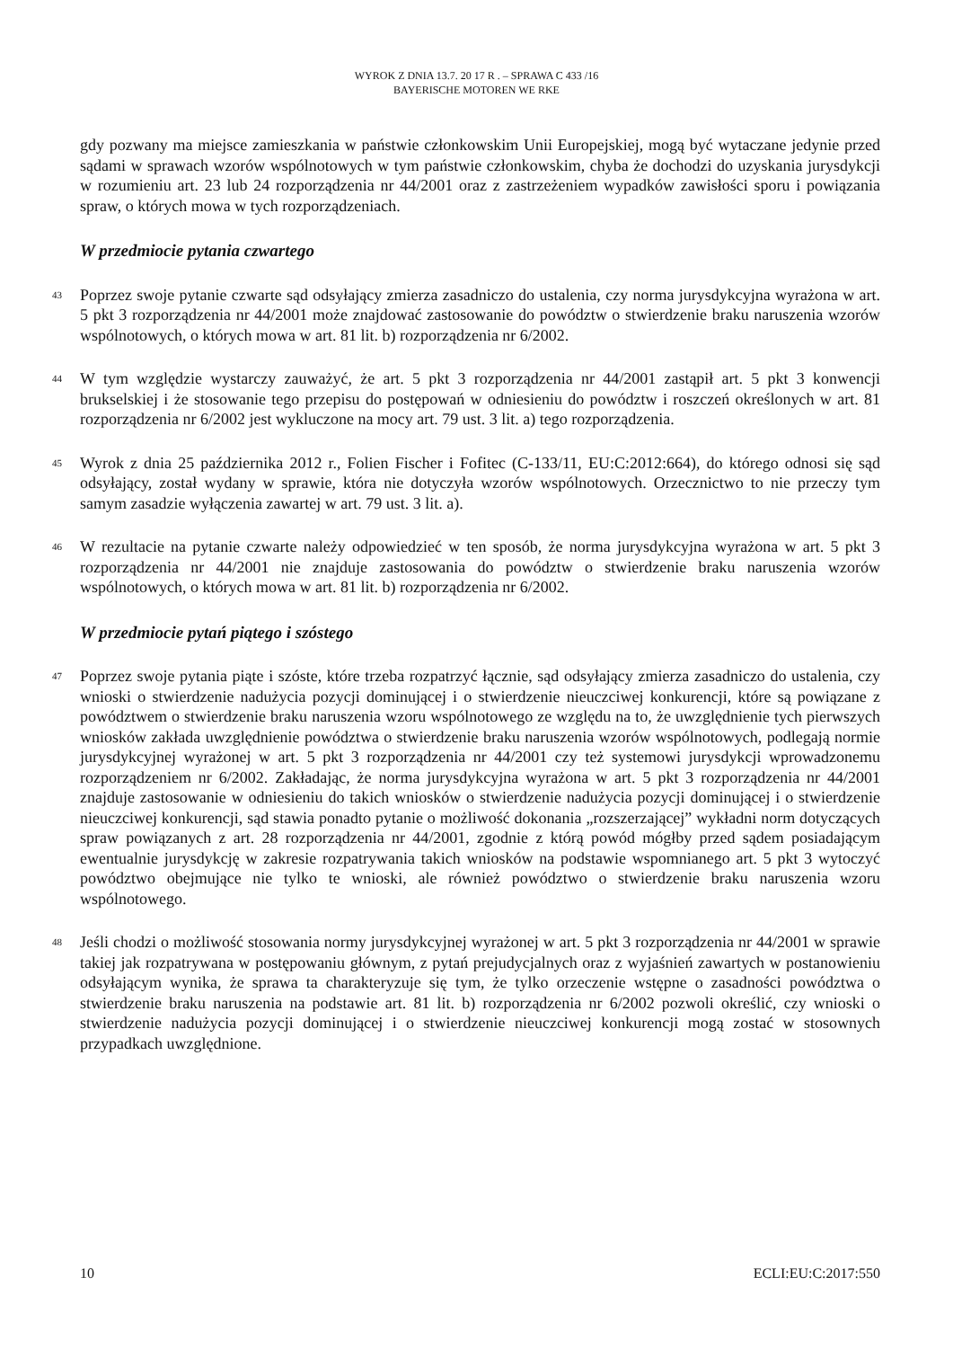WYROK Z DNIA 13.7. 20 17 R . – SPRAWA C 433 /16
BAYERISCHE MOTOREN WE RKE
gdy pozwany ma miejsce zamieszkania w państwie członkowskim Unii Europejskiej, mogą być wytaczane jedynie przed sądami w sprawach wzorów wspólnotowych w tym państwie członkowskim, chyba że dochodzi do uzyskania jurysdykcji w rozumieniu art. 23 lub 24 rozporządzenia nr 44/2001 oraz z zastrzeżeniem wypadków zawisłości sporu i powiązania spraw, o których mowa w tych rozporządzeniach.
W przedmiocie pytania czwartego
43 Poprzez swoje pytanie czwarte sąd odsyłający zmierza zasadniczo do ustalenia, czy norma jurysdykcyjna wyrażona w art. 5 pkt 3 rozporządzenia nr 44/2001 może znajdować zastosowanie do powództw o stwierdzenie braku naruszenia wzorów wspólnotowych, o których mowa w art. 81 lit. b) rozporządzenia nr 6/2002.
44 W tym względzie wystarczy zauważyć, że art. 5 pkt 3 rozporządzenia nr 44/2001 zastąpił art. 5 pkt 3 konwencji brukselskiej i że stosowanie tego przepisu do postępowań w odniesieniu do powództw i roszczeń określonych w art. 81 rozporządzenia nr 6/2002 jest wykluczone na mocy art. 79 ust. 3 lit. a) tego rozporządzenia.
45 Wyrok z dnia 25 października 2012 r., Folien Fischer i Fofitec (C-133/11, EU:C:2012:664), do którego odnosi się sąd odsyłający, został wydany w sprawie, która nie dotyczyła wzorów wspólnotowych. Orzecznictwo to nie przeczy tym samym zasadzie wyłączenia zawartej w art. 79 ust. 3 lit. a).
46 W rezultacie na pytanie czwarte należy odpowiedzieć w ten sposób, że norma jurysdykcyjna wyrażona w art. 5 pkt 3 rozporządzenia nr 44/2001 nie znajduje zastosowania do powództw o stwierdzenie braku naruszenia wzorów wspólnotowych, o których mowa w art. 81 lit. b) rozporządzenia nr 6/2002.
W przedmiocie pytań piątego i szóstego
47 Poprzez swoje pytania piąte i szóste, które trzeba rozpatrzyć łącznie, sąd odsyłający zmierza zasadniczo do ustalenia, czy wnioski o stwierdzenie nadużycia pozycji dominującej i o stwierdzenie nieuczciwej konkurencji, które są powiązane z powództwem o stwierdzenie braku naruszenia wzoru wspólnotowego ze względu na to, że uwzględnienie tych pierwszych wniosków zakłada uwzględnienie powództwa o stwierdzenie braku naruszenia wzorów wspólnotowych, podlegają normie jurysdykcyjnej wyrażonej w art. 5 pkt 3 rozporządzenia nr 44/2001 czy też systemowi jurysdykcji wprowadzonemu rozporządzeniem nr 6/2002. Zakładając, że norma jurysdykcyjna wyrażona w art. 5 pkt 3 rozporządzenia nr 44/2001 znajduje zastosowanie w odniesieniu do takich wniosków o stwierdzenie nadużycia pozycji dominującej i o stwierdzenie nieuczciwej konkurencji, sąd stawia ponadto pytanie o możliwość dokonania „rozszerzającej” wykładni norm dotyczących spraw powiązanych z art. 28 rozporządzenia nr 44/2001, zgodnie z którą powód mógłby przed sądem posiadającym ewentualnie jurysdykcję w zakresie rozpatrywania takich wniosków na podstawie wspomnianego art. 5 pkt 3 wytoczyć powództwo obejmujące nie tylko te wnioski, ale również powództwo o stwierdzenie braku naruszenia wzoru wspólnotowego.
48 Jeśli chodzi o możliwość stosowania normy jurysdykcyjnej wyrażonej w art. 5 pkt 3 rozporządzenia nr 44/2001 w sprawie takiej jak rozpatrywana w postępowaniu głównym, z pytań prejudycjalnych oraz z wyjaśnień zawartych w postanowieniu odsyłającym wynika, że sprawa ta charakteryzuje się tym, że tylko orzeczenie wstępne o zasadności powództwa o stwierdzenie braku naruszenia na podstawie art. 81 lit. b) rozporządzenia nr 6/2002 pozwoli określić, czy wnioski o stwierdzenie nadużycia pozycji dominującej i o stwierdzenie nieuczciwej konkurencji mogą zostać w stosownych przypadkach uwzględnione.
10 ECLI:EU:C:2017:550